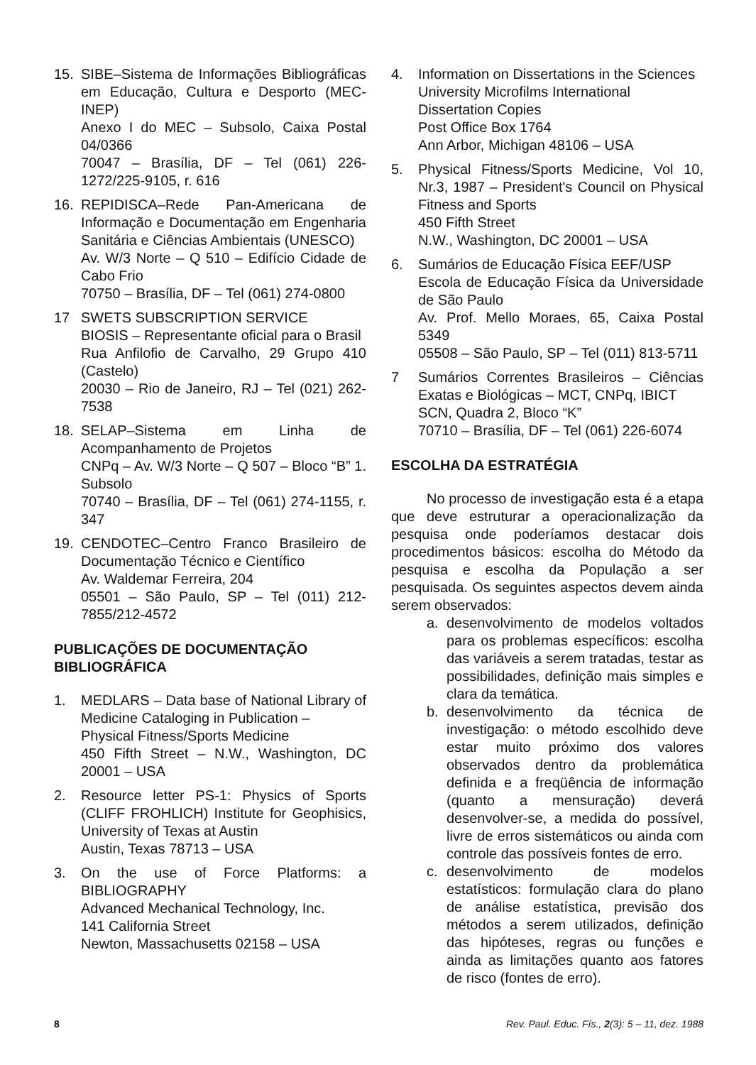15. SIBE–Sistema de Informações Bibliográficas em Educação, Cultura e Desporto (MEC-INEP)
Anexo I do MEC – Subsolo, Caixa Postal 04/0366
70047 – Brasília, DF – Tel (061) 226-1272/225-9105, r. 616
16. REPIDISCA–Rede Pan-Americana de Informação e Documentação em Engenharia Sanitária e Ciências Ambientais (UNESCO)
Av. W/3 Norte – Q 510 – Edifício Cidade de Cabo Frio
70750 – Brasília, DF – Tel (061) 274-0800
17 SWETS SUBSCRIPTION SERVICE
BIOSIS – Representante oficial para o Brasil
Rua Anfilofio de Carvalho, 29 Grupo 410 (Castelo)
20030 – Rio de Janeiro, RJ – Tel (021) 262-7538
18. SELAP–Sistema em Linha de Acompanhamento de Projetos
CNPq – Av. W/3 Norte – Q 507 – Bloco “B” 1. Subsolo
70740 – Brasília, DF – Tel (061) 274-1155, r. 347
19. CENDOTEC–Centro Franco Brasileiro de Documentação Técnico e Científico
Av. Waldemar Ferreira, 204
05501 – São Paulo, SP – Tel (011) 212-7855/212-4572
PUBLICAÇÕES DE DOCUMENTAÇÃO BIBLIOGRÁFICA
1. MEDLARS – Data base of National Library of Medicine Cataloging in Publication –
Physical Fitness/Sports Medicine
450 Fifth Street – N.W., Washington, DC 20001 – USA
2. Resource letter PS-1: Physics of Sports (CLIFF FROHLICH) Institute for Geophisics, University of Texas at Austin
Austin, Texas 78713 – USA
3. On the use of Force Platforms: a BIBLIOGRAPHY
Advanced Mechanical Technology, Inc.
141 California Street
Newton, Massachusetts 02158 – USA
4. Information on Dissertations in the Sciences
University Microfilms International
Dissertation Copies
Post Office Box 1764
Ann Arbor, Michigan 48106 – USA
5. Physical Fitness/Sports Medicine, Vol 10, Nr.3, 1987 – President's Council on Physical Fitness and Sports
450 Fifth Street
N.W., Washington, DC 20001 – USA
6. Sumários de Educação Física EEF/USP
Escola de Educação Física da Universidade de São Paulo
Av. Prof. Mello Moraes, 65, Caixa Postal 5349
05508 – São Paulo, SP – Tel (011) 813-5711
7 Sumários Correntes Brasileiros – Ciências Exatas e Biológicas – MCT, CNPq, IBICT
SCN, Quadra 2, Bloco “K”
70710 – Brasília, DF – Tel (061) 226-6074
ESCOLHA DA ESTRATÉGIA
No processo de investigação esta é a etapa que deve estruturar a operacionalização da pesquisa onde poderíamos destacar dois procedimentos básicos: escolha do Método da pesquisa e escolha da População a ser pesquisada. Os seguintes aspectos devem ainda serem observados:
a. desenvolvimento de modelos voltados para os problemas específicos: escolha das variáveis a serem tratadas, testar as possibilidades, definição mais simples e clara da temática.
b. desenvolvimento da técnica de investigação: o método escolhido deve estar muito próximo dos valores observados dentro da problemática definida e a freqüência de informação (quanto a mensuração) deverá desenvolver-se, a medida do possível, livre de erros sistemáticos ou ainda com controle das possíveis fontes de erro.
c. desenvolvimento de modelos estatísticos: formulação clara do plano de análise estatística, previsão dos métodos a serem utilizados, definição das hipóteses, regras ou funções e ainda as limitações quanto aos fatores de risco (fontes de erro).
8 Rev. Paul. Educ. Fís., 2(3): 5 – 11, dez. 1988